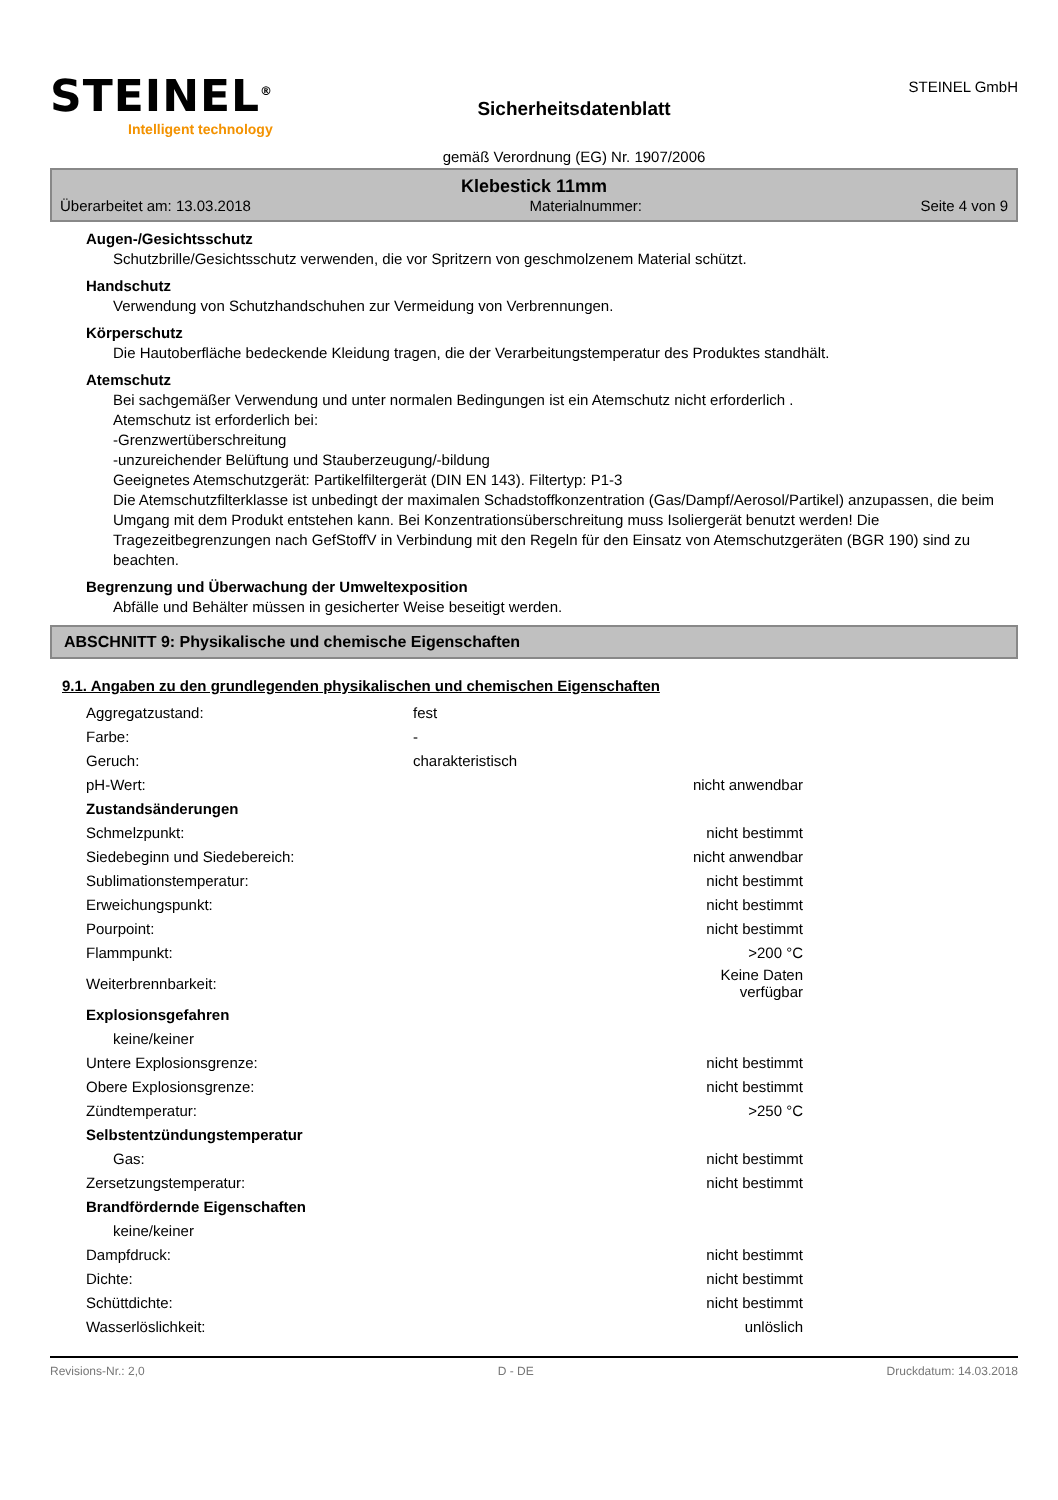STEINEL<sup>®</sup>
Intelligent technology
Sicherheitsdatenblatt
gemäß Verordnung (EG) Nr. 1907/2006
STEINEL GmbH
Klebestick 11mm
Überarbeitet am: 13.03.2018 Materialnummer: Seite 4 von 9
Augen-/Gesichtsschutz
Schutzbrille/Gesichtsschutz verwenden, die vor Spritzern von geschmolzenem Material schützt.
Handschutz
Verwendung von Schutzhandschuhen zur Vermeidung von Verbrennungen.
Körperschutz
Die Hautoberfläche bedeckende Kleidung tragen, die der Verarbeitungstemperatur des Produktes standhält.
Atemschutz
Bei sachgemäßer Verwendung und unter normalen Bedingungen ist ein Atemschutz nicht erforderlich .
Atemschutz ist erforderlich bei:
-Grenzwertüberschreitung
-unzureichender Belüftung und Stauberzeugung/-bildung
Geeignetes Atemschutzgerät: Partikelfiltergerät (DIN EN 143). Filtertyp: P1-3
Die Atemschutzfilterklasse ist unbedingt der maximalen Schadstoffkonzentration (Gas/Dampf/Aerosol/Partikel) anzupassen, die beim Umgang mit dem Produkt entstehen kann. Bei Konzentrationsüberschreitung muss Isoliergerät benutzt werden! Die Tragezeitbegrenzungen nach GefStoffV in Verbindung mit den Regeln für den Einsatz von Atemschutzgeräten (BGR 190) sind zu beachten.
Begrenzung und Überwachung der Umweltexposition
Abfälle und Behälter müssen in gesicherter Weise beseitigt werden.
ABSCHNITT 9: Physikalische und chemische Eigenschaften
9.1. Angaben zu den grundlegenden physikalischen und chemischen Eigenschaften
| Aggregatzustand: | fest | |
| Farbe: | - | |
| Geruch: | charakteristisch | |
| pH-Wert: | | nicht anwendbar |
| Zustandsänderungen | | |
| Schmelzpunkt: | | nicht bestimmt |
| Siedebeginn und Siedebereich: | | nicht anwendbar |
| Sublimationstemperatur: | | nicht bestimmt |
| Erweichungspunkt: | | nicht bestimmt |
| Pourpoint: | | nicht bestimmt |
| Flammpunkt: | | >200 °C |
| Weiterbrennbarkeit: | | Keine Daten verfügbar |
| Explosionsgefahren | | |
| keine/keiner | | |
| Untere Explosionsgrenze: | | nicht bestimmt |
| Obere Explosionsgrenze: | | nicht bestimmt |
| Zündtemperatur: | | >250 °C |
| Selbstentzündungstemperatur | | |
| Gas: | | nicht bestimmt |
| Zersetzungstemperatur: | | nicht bestimmt |
| Brandfördernde Eigenschaften | | |
| keine/keiner | | |
| Dampfdruck: | | nicht bestimmt |
| Dichte: | | nicht bestimmt |
| Schüttdichte: | | nicht bestimmt |
| Wasserlöslichkeit: | | unlöslich |
Revisions-Nr.: 2,0 D - DE Druckdatum: 14.03.2018